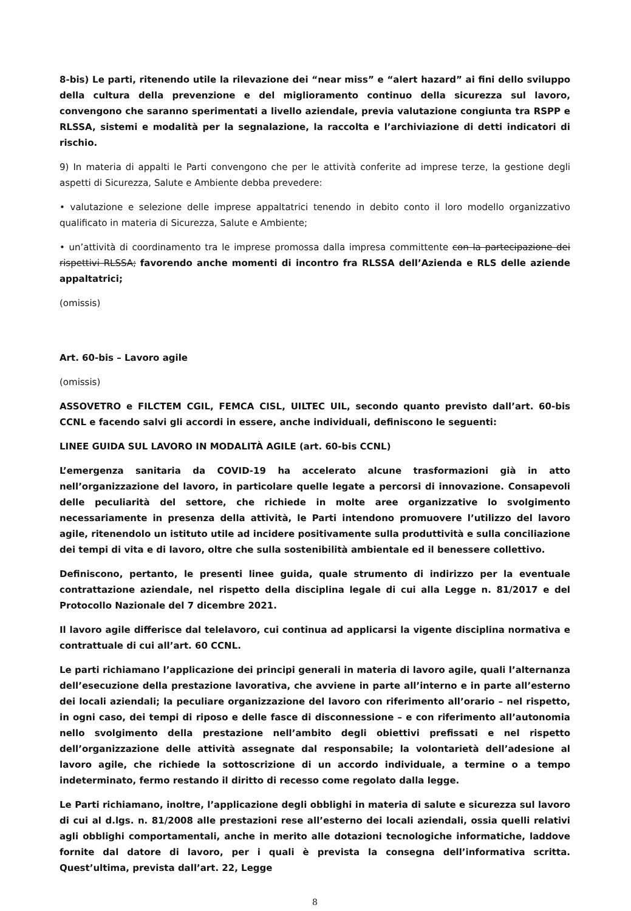8-bis) Le parti, ritenendo utile la rilevazione dei “near miss” e “alert hazard” ai fini dello sviluppo della cultura della prevenzione e del miglioramento continuo della sicurezza sul lavoro, convengono che saranno sperimentati a livello aziendale, previa valutazione congiunta tra RSPP e RLSSA, sistemi e modalità per la segnalazione, la raccolta e l’archiviazione di detti indicatori di rischio.
9) In materia di appalti le Parti convengono che per le attività conferite ad imprese terze, la gestione degli aspetti di Sicurezza, Salute e Ambiente debba prevedere:
• valutazione e selezione delle imprese appaltatrici tenendo in debito conto il loro modello organizzativo qualificato in materia di Sicurezza, Salute e Ambiente;
• un’attività di coordinamento tra le imprese promossa dalla impresa committente con la partecipazione dei rispettivi RLSSA; favorendo anche momenti di incontro fra RLSSA dell’Azienda e RLS delle aziende appaltatrici;
(omissis)
Art. 60-bis – Lavoro agile
(omissis)
ASSOVETRO e FILCTEM CGIL, FEMCA CISL, UILTEC UIL, secondo quanto previsto dall’art. 60-bis CCNL e facendo salvi gli accordi in essere, anche individuali, definiscono le seguenti:
LINEE GUIDA SUL LAVORO IN MODALITÀ AGILE (art. 60-bis CCNL)
L’emergenza sanitaria da COVID-19 ha accelerato alcune trasformazioni già in atto nell’organizzazione del lavoro, in particolare quelle legate a percorsi di innovazione. Consapevoli delle peculiarità del settore, che richiede in molte aree organizzative lo svolgimento necessariamente in presenza della attività, le Parti intendono promuovere l’utilizzo del lavoro agile, ritenendolo un istituto utile ad incidere positivamente sulla produttività e sulla conciliazione dei tempi di vita e di lavoro, oltre che sulla sostenibilità ambientale ed il benessere collettivo.
Definiscono, pertanto, le presenti linee guida, quale strumento di indirizzo per la eventuale contrattazione aziendale, nel rispetto della disciplina legale di cui alla Legge n. 81/2017 e del Protocollo Nazionale del 7 dicembre 2021.
Il lavoro agile differisce dal telelavoro, cui continua ad applicarsi la vigente disciplina normativa e contrattuale di cui all’art. 60 CCNL.
Le parti richiamano l’applicazione dei principi generali in materia di lavoro agile, quali l’alternanza dell’esecuzione della prestazione lavorativa, che avviene in parte all’interno e in parte all’esterno dei locali aziendali; la peculiare organizzazione del lavoro con riferimento all’orario – nel rispetto, in ogni caso, dei tempi di riposo e delle fasce di disconnessione – e con riferimento all’autonomia nello svolgimento della prestazione nell’ambito degli obiettivi prefissati e nel rispetto dell’organizzazione delle attività assegnate dal responsabile; la volontarietà dell’adesione al lavoro agile, che richiede la sottoscrizione di un accordo individuale, a termine o a tempo indeterminato, fermo restando il diritto di recesso come regolato dalla legge.
Le Parti richiamano, inoltre, l’applicazione degli obblighi in materia di salute e sicurezza sul lavoro di cui al d.lgs. n. 81/2008 alle prestazioni rese all’esterno dei locali aziendali, ossia quelli relativi agli obblighi comportamentali, anche in merito alle dotazioni tecnologiche informatiche, laddove fornite dal datore di lavoro, per i quali è prevista la consegna dell’informativa scritta. Quest’ultima, prevista dall’art. 22, Legge
8